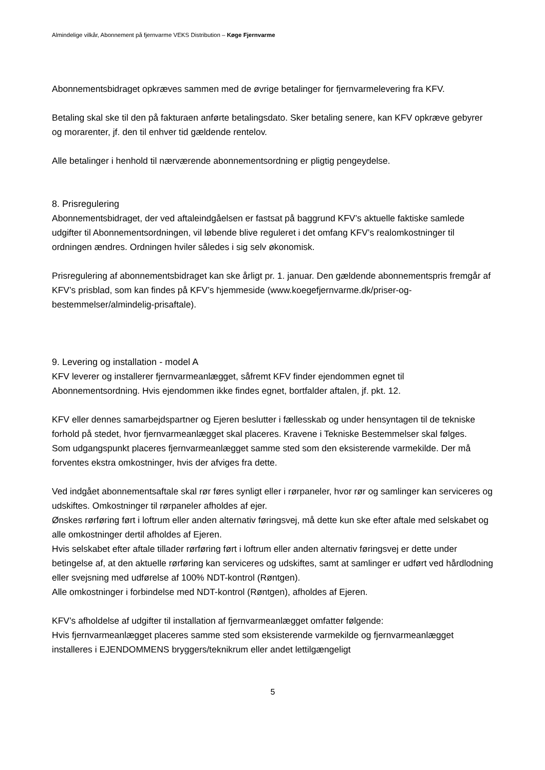Almindelige vilkår, Abonnement på fjernvarme VEKS Distribution – Køge Fjernvarme
Abonnementsbidraget opkræves sammen med de øvrige betalinger for fjernvarmelevering fra KFV.
Betaling skal ske til den på fakturaen anførte betalingsdato. Sker betaling senere, kan KFV opkræve gebyrer og morarenter, jf. den til enhver tid gældende rentelov.
Alle betalinger i henhold til nærværende abonnementsordning er pligtig pengeydelse.
8. Prisregulering
Abonnementsbidraget, der ved aftaleindgåelsen er fastsat på baggrund KFV’s aktuelle faktiske samlede udgifter til Abonnementsordningen, vil løbende blive reguleret i det omfang KFV’s realomkostninger til ordningen ændres. Ordningen hviler således i sig selv økonomisk.
Prisregulering af abonnementsbidraget kan ske årligt pr. 1. januar. Den gældende abonnementspris fremgår af KFV’s prisblad, som kan findes på KFV’s hjemmeside (www.koegefjernvarme.dk/priser-og-bestemmelser/almindelig-prisaftale).
9. Levering og installation - model A
KFV leverer og installerer fjernvarmeanlægget, såfremt KFV finder ejendommen egnet til Abonnementsordning. Hvis ejendommen ikke findes egnet, bortfalder aftalen, jf. pkt. 12.
KFV eller dennes samarbejdspartner og Ejeren beslutter i fællesskab og under hensyntagen til de tekniske forhold på stedet, hvor fjernvarmeanlægget skal placeres. Kravene i Tekniske Bestemmelser skal følges.
Som udgangspunkt placeres fjernvarmeanlægget samme sted som den eksisterende varmekilde. Der må forventes ekstra omkostninger, hvis der afviges fra dette.
Ved indgået abonnementsaftale skal rør føres synligt eller i rørpaneler, hvor rør og samlinger kan serviceres og udskiftes. Omkostninger til rørpaneler afholdes af ejer.
Ønskes rørføring ført i loftrum eller anden alternativ føringsvej, må dette kun ske efter aftale med selskabet og alle omkostninger dertil afholdes af Ejeren.
Hvis selskabet efter aftale tillader rørføring ført i loftrum eller anden alternativ føringsvej er dette under betingelse af, at den aktuelle rørføring kan serviceres og udskiftes, samt at samlinger er udført ved hårdlodning eller svejsning med udførelse af 100% NDT-kontrol (Røntgen).
Alle omkostninger i forbindelse med NDT-kontrol (Røntgen), afholdes af Ejeren.
KFV’s afholdelse af udgifter til installation af fjernvarmeanlægget omfatter følgende:
Hvis fjernvarmeanlægget placeres samme sted som eksisterende varmekilde og fjernvarmeanlægget installeres i EJENDOMMENS bryggers/teknikrum eller andet lettilgængeligt
5